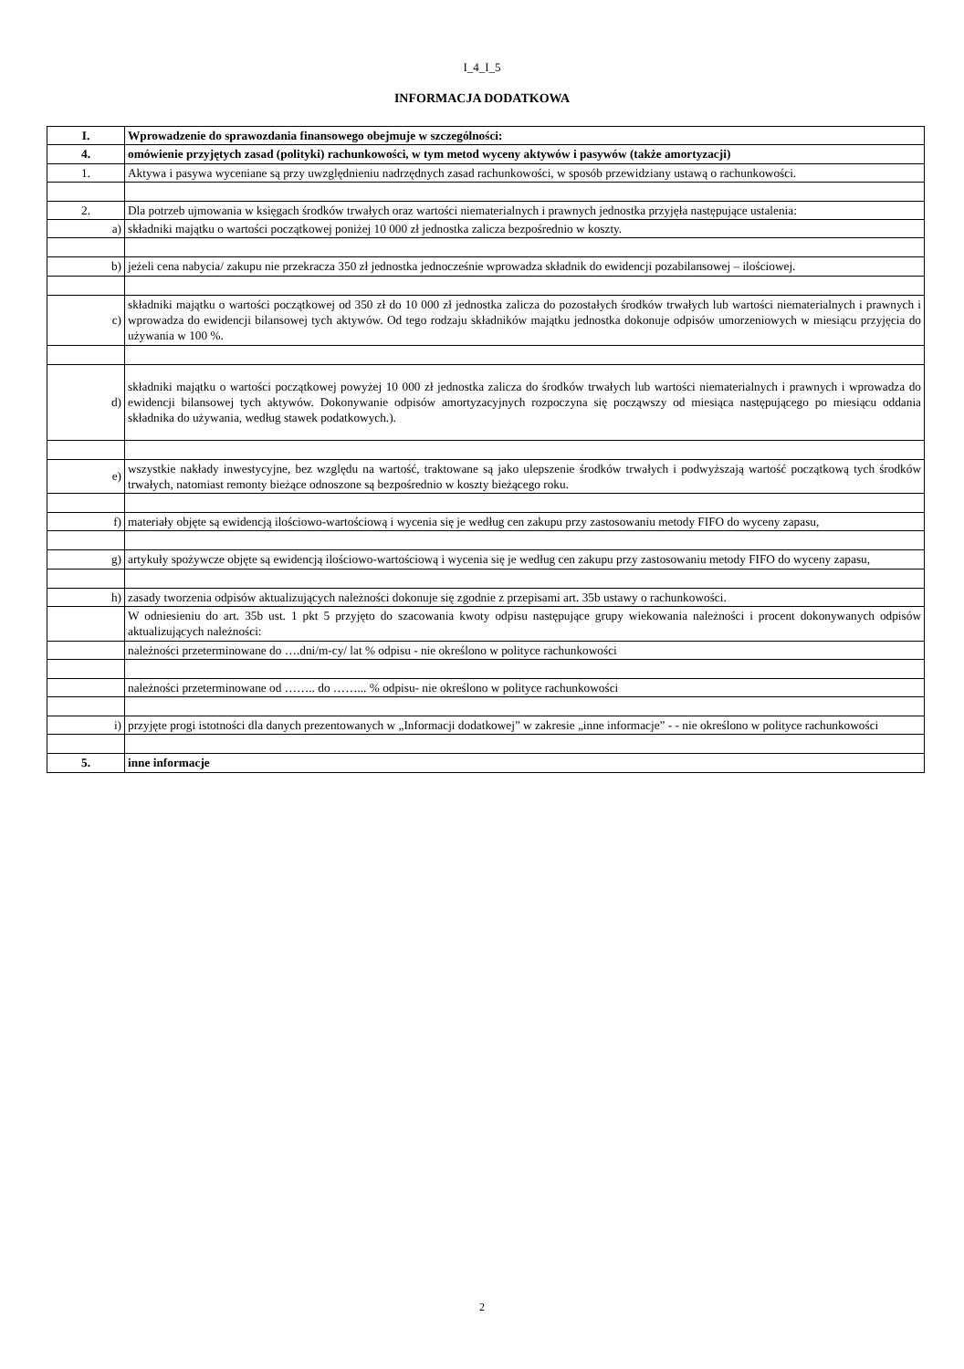I_4_I_5
INFORMACJA DODATKOWA
| I. | Wprowadzenie do sprawozdania finansowego obejmuje w szczególności: |
| 4. | omówienie przyjętych zasad (polityki) rachunkowości, w tym metod wyceny aktywów i pasywów (także amortyzacji) |
| 1. | Aktywa i pasywa wyceniane są przy uwzględnieniu nadrzędnych zasad rachunkowości, w sposób przewidziany ustawą o rachunkowości. |
| 2. | Dla potrzeb ujmowania w księgach środków trwałych oraz wartości niematerialnych i prawnych jednostka przyjęła następujące ustalenia: |
| a) | składniki majątku o wartości początkowej poniżej 10 000 zł jednostka zalicza bezpośrednio w koszty. |
| b) | jeżeli cena nabycia/ zakupu nie przekracza 350 zł jednostka jednocześnie wprowadza składnik do ewidencji pozabilansowej – ilościowej. |
| c) | składniki majątku o wartości początkowej od 350 zł do 10 000 zł jednostka zalicza do pozostałych środków trwałych lub wartości niematerialnych i prawnych i wprowadza do ewidencji bilansowej tych aktywów. Od tego rodzaju składników majątku jednostka dokonuje odpisów umorzeniowych w miesiącu przyjęcia do używania w 100 %. |
| d) | składniki majątku o wartości początkowej powyżej 10 000 zł jednostka zalicza do środków trwałych lub wartości niematerialnych i prawnych i wprowadza do ewidencji bilansowej tych aktywów. Dokonywanie odpisów amortyzacyjnych rozpoczyna się począwszy od miesiąca następującego po miesiącu oddania składnika do używania, według stawek podatkowych.). |
| e) | wszystkie nakłady inwestycyjne, bez względu na wartość, traktowane są jako ulepszenie środków trwałych i podwyższają wartość początkową tych środków trwałych, natomiast remonty bieżące odnoszone są bezpośrednio w koszty bieżącego roku. |
| f) | materiały objęte są ewidencją ilościowo-wartościową i wycenia się je według cen zakupu przy zastosowaniu metody FIFO do wyceny zapasu, |
| g) | artykuły spożywcze objęte są ewidencją ilościowo-wartościową i wycenia się je według cen zakupu przy zastosowaniu metody FIFO do wyceny zapasu, |
| h) | zasady tworzenia odpisów aktualizujących należności dokonuje się zgodnie z przepisami art. 35b ustawy o rachunkowości. |
| | W odniesieniu do art. 35b ust. 1 pkt 5 przyjęto do szacowania kwoty odpisu następujące grupy wiekowania należności i procent dokonywanych odpisów aktualizujących należności: |
| | należności przeterminowane do ….dni/m-cy/ lat % odpisu - nie określono w polityce rachunkowości |
| | należności przeterminowane od …….. do ……... % odpisu- nie określono w polityce rachunkowości |
| i) | przyjęte progi istotności dla danych prezentowanych w „Informacji dodatkowej” w zakresie „inne informacje” - - nie określono w polityce rachunkowości |
| 5. | inne informacje |
2